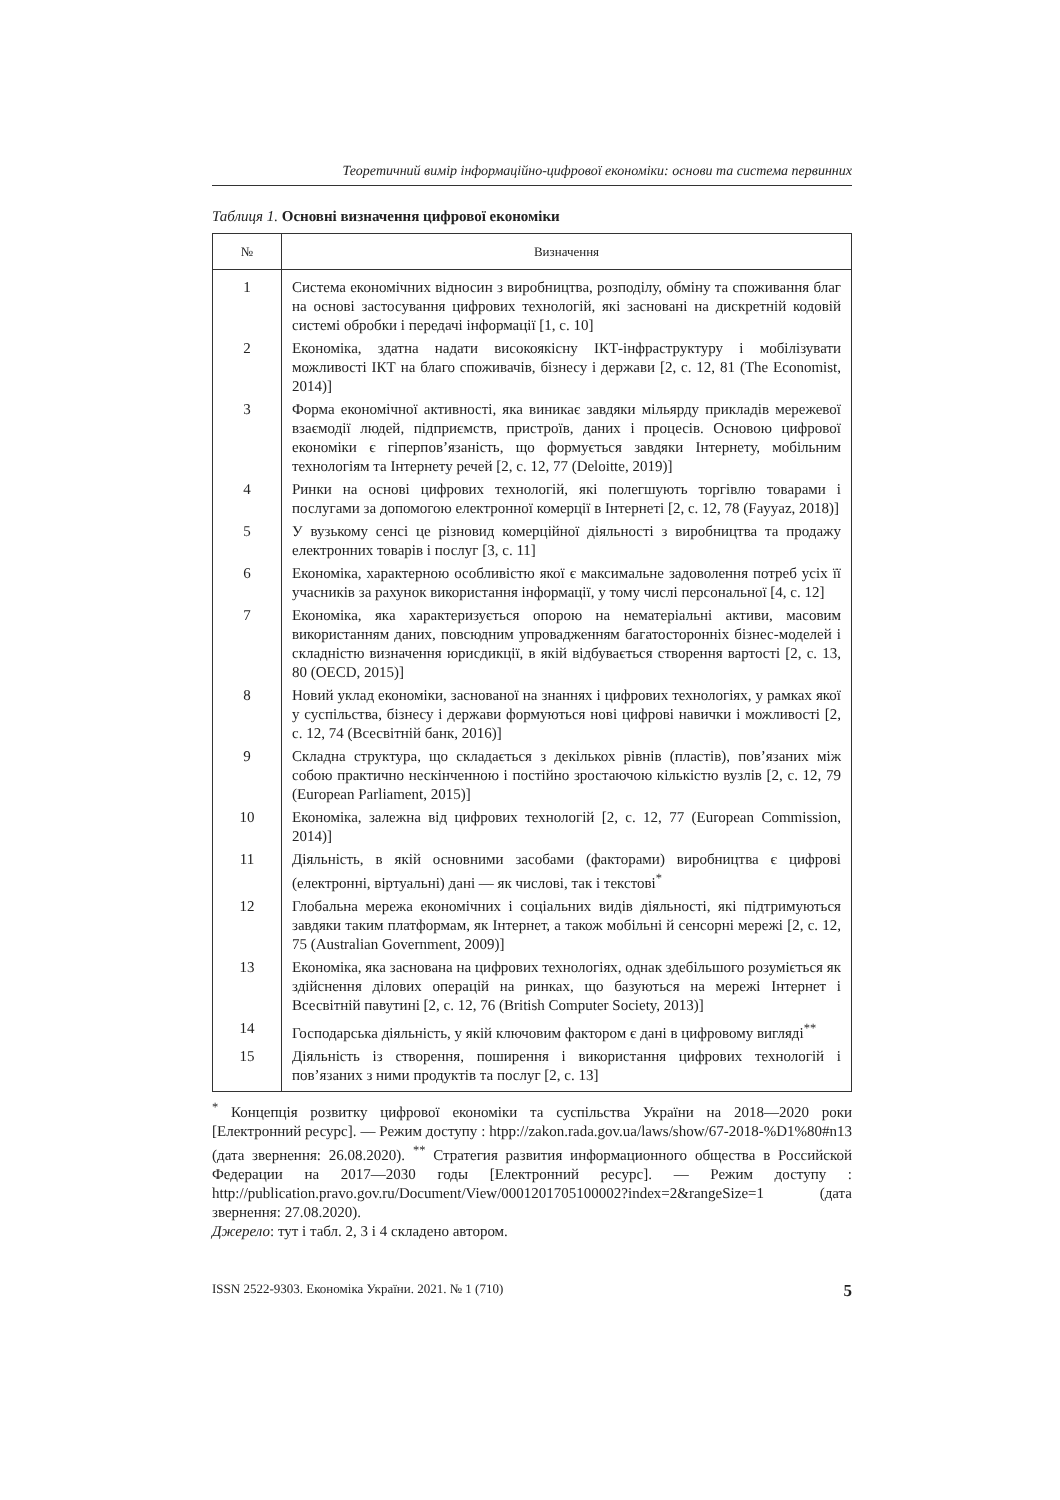Теоретичний вимір інформаційно-цифрової економіки: основи та система первинних
Таблиця 1. Основні визначення цифрової економіки
| № | Визначення |
| --- | --- |
| 1 | Система економічних відносин з виробництва, розподілу, обміну та споживання благ на основі застосування цифрових технологій, які засновані на дискретній кодовій системі обробки і передачі інформації [1, с. 10] |
| 2 | Економіка, здатна надати високоякісну ІКТ-інфраструктуру і мобілізувати можливості ІКТ на благо споживачів, бізнесу і держави [2, с. 12, 81 (The Economist, 2014)] |
| 3 | Форма економічної активності, яка виникає завдяки мільярду прикладів мережевої взаємодії людей, підприємств, пристроїв, даних і процесів. Основою цифрової економіки є гіперпов’язаність, що формується завдяки Інтернету, мобільним технологіям та Інтернету речей [2, с. 12, 77 (Deloitte, 2019)] |
| 4 | Ринки на основі цифрових технологій, які полегшують торгівлю товарами і послугами за допомогою електронної комерції в Інтернеті [2, с. 12, 78 (Fayyaz, 2018)] |
| 5 | У вузькому сенсі це різновид комерційної діяльності з виробництва та продажу електронних товарів і послуг [3, с. 11] |
| 6 | Економіка, характерною особливістю якої є максимальне задоволення потреб усіх її учасників за рахунок використання інформації, у тому числі персональної [4, с. 12] |
| 7 | Економіка, яка характеризується опорою на нематеріальні активи, масовим використанням даних, повсюдним упровадженням багатосторонніх бізнес-моделей і складністю визначення юрисдикції, в якій відбувається створення вартості [2, с. 13, 80 (OECD, 2015)] |
| 8 | Новий уклад економіки, заснованої на знаннях і цифрових технологіях, у рамках якої у суспільства, бізнесу і держави формуються нові цифрові навички і можливості [2, с. 12, 74 (Всесвітній банк, 2016)] |
| 9 | Складна структура, що складається з декількох рівнів (пластів), пов’язаних між собою практично нескінченною і постійно зростаючою кількістю вузлів [2, с. 12, 79 (European Parliament, 2015)] |
| 10 | Економіка, залежна від цифрових технологій [2, с. 12, 77 (European Commission, 2014)] |
| 11 | Діяльність, в якій основними засобами (факторами) виробництва є цифрові (електронні, віртуальні) дані — як числові, так і текстові<sup>*</sup> |
| 12 | Глобальна мережа економічних і соціальних видів діяльності, які підтримуються завдяки таким платформам, як Інтернет, а також мобільні й сенсорні мережі [2, с. 12, 75 (Australian Government, 2009)] |
| 13 | Економіка, яка заснована на цифрових технологіях, однак здебільшого розуміється як здійснення ділових операцій на ринках, що базуються на мережі Інтернет і Всесвітній павутині [2, с. 12, 76 (British Computer Society, 2013)] |
| 14 | Господарська діяльність, у якій ключовим фактором є дані в цифровому вигляді<sup>**</sup> |
| 15 | Діяльність із створення, поширення і використання цифрових технологій і пов’язаних з ними продуктів та послуг [2, с. 13] |
<sup>*</sup> Концепція розвитку цифрової економіки та суспільства України на 2018—2020 роки [Електронний ресурс]. — Режим доступу : htpp://zakon.rada.gov.ua/laws/show/67-2018-%D1%80#n13 (дата звернення: 26.08.2020). <sup>**</sup> Стратегия развития информационного общества в Российской Федерации на 2017—2030 годы [Електронний ресурс]. — Режим доступу : http://publication.pravo.gov.ru/Document/View/0001201705100002?index=2&rangeSize=1 (дата звернення: 27.08.2020).
Джерело: тут і табл. 2, 3 і 4 складено автором.
ISSN 2522-9303. Економіка України. 2021. № 1 (710) 5